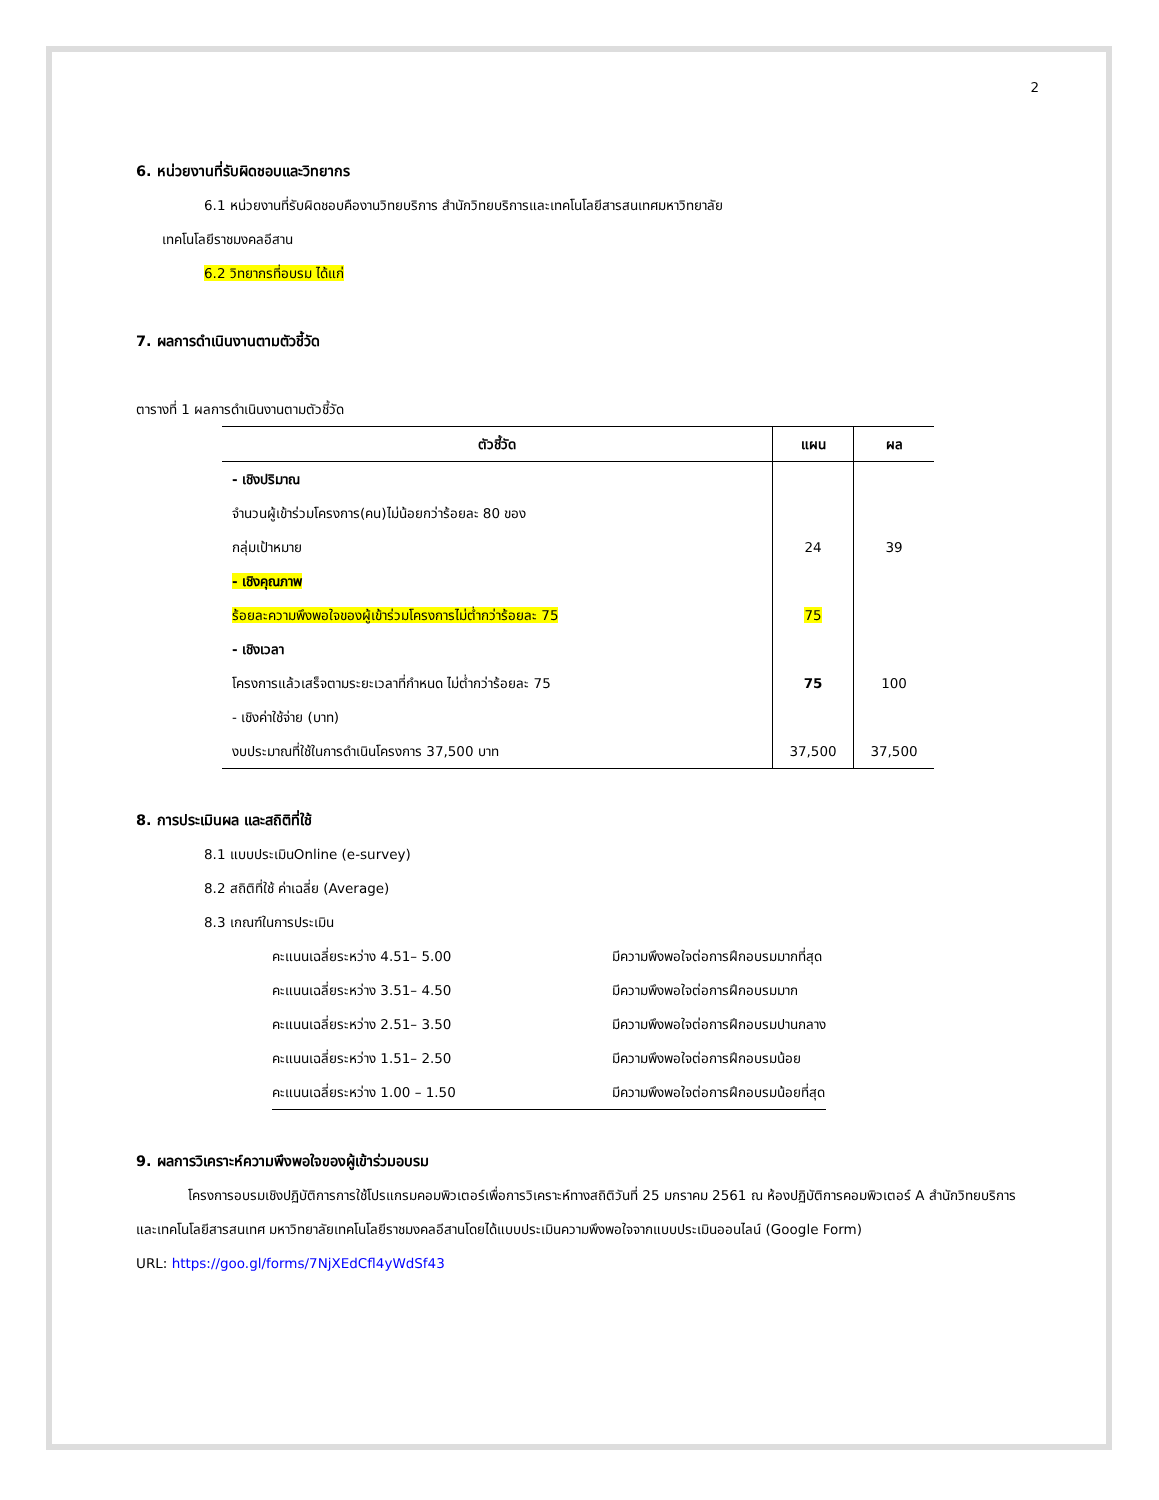2
6. หน่วยงานที่รับผิดชอบและวิทยากร
6.1 หน่วยงานที่รับผิดชอบคืองานวิทยบริการ สำนักวิทยบริการและเทคโนโลยีสารสนเทศมหาวิทยาลัย
เทคโนโลยีราชมงคลอีสาน
6.2 วิทยากรที่อบรม ได้แก่
7. ผลการดำเนินงานตามตัวชี้วัด
ตารางที่ 1 ผลการดำเนินงานตามตัวชี้วัด
| ตัวชี้วัด | แผน | ผล |
| --- | --- | --- |
| - เชิงปริมาณ จำนวนผู้เข้าร่วมโครงการ(คน)ไม่น้อยกว่าร้อยละ 80 ของ กลุ่มเป้าหมาย | 24 | 39 |
| - เชิงคุณภาพ ร้อยละความพึงพอใจของผู้เข้าร่วมโครงการไม่ต่ำกว่าร้อยละ 75 | 75 | |
| - เชิงเวลา โครงการแล้วเสร็จตามระยะเวลาที่กำหนด ไม่ต่ำกว่าร้อยละ 75 | 75 | 100 |
| - เชิงค่าใช้จ่าย (บาท) งบประมาณที่ใช้ในการดำเนินโครงการ 37,500 บาท | 37,500 | 37,500 |
8. การประเมินผล และสถิติที่ใช้
8.1 แบบประเมินOnline (e-survey)
8.2 สถิติที่ใช้ ค่าเฉลี่ย (Average)
8.3 เกณฑ์ในการประเมิน
| คะแนนเฉลี่ยระหว่าง 4.51– 5.00 | มีความพึงพอใจต่อการฝึกอบรมมากที่สุด |
| คะแนนเฉลี่ยระหว่าง 3.51– 4.50 | มีความพึงพอใจต่อการฝึกอบรมมาก |
| คะแนนเฉลี่ยระหว่าง 2.51– 3.50 | มีความพึงพอใจต่อการฝึกอบรมปานกลาง |
| คะแนนเฉลี่ยระหว่าง 1.51– 2.50 | มีความพึงพอใจต่อการฝึกอบรมน้อย |
| คะแนนเฉลี่ยระหว่าง 1.00 – 1.50 | มีความพึงพอใจต่อการฝึกอบรมน้อยที่สุด |
9. ผลการวิเคราะห์ความพึงพอใจของผู้เข้าร่วมอบรม
โครงการอบรมเชิงปฏิบัติการการใช้โปรแกรมคอมพิวเตอร์เพื่อการวิเคราะห์ทางสถิติวันที่ 25 มกราคม 2561 ณ ห้องปฏิบัติการคอมพิวเตอร์ A สำนักวิทยบริการและเทคโนโลยีสารสนเทศ มหาวิทยาลัยเทคโนโลยีราชมงคลอีสานโดยได้แบบประเมินความพึงพอใจจากแบบประเมินออนไลน์ (Google Form)
URL: https://goo.gl/forms/7NjXEdCfl4yWdSf43